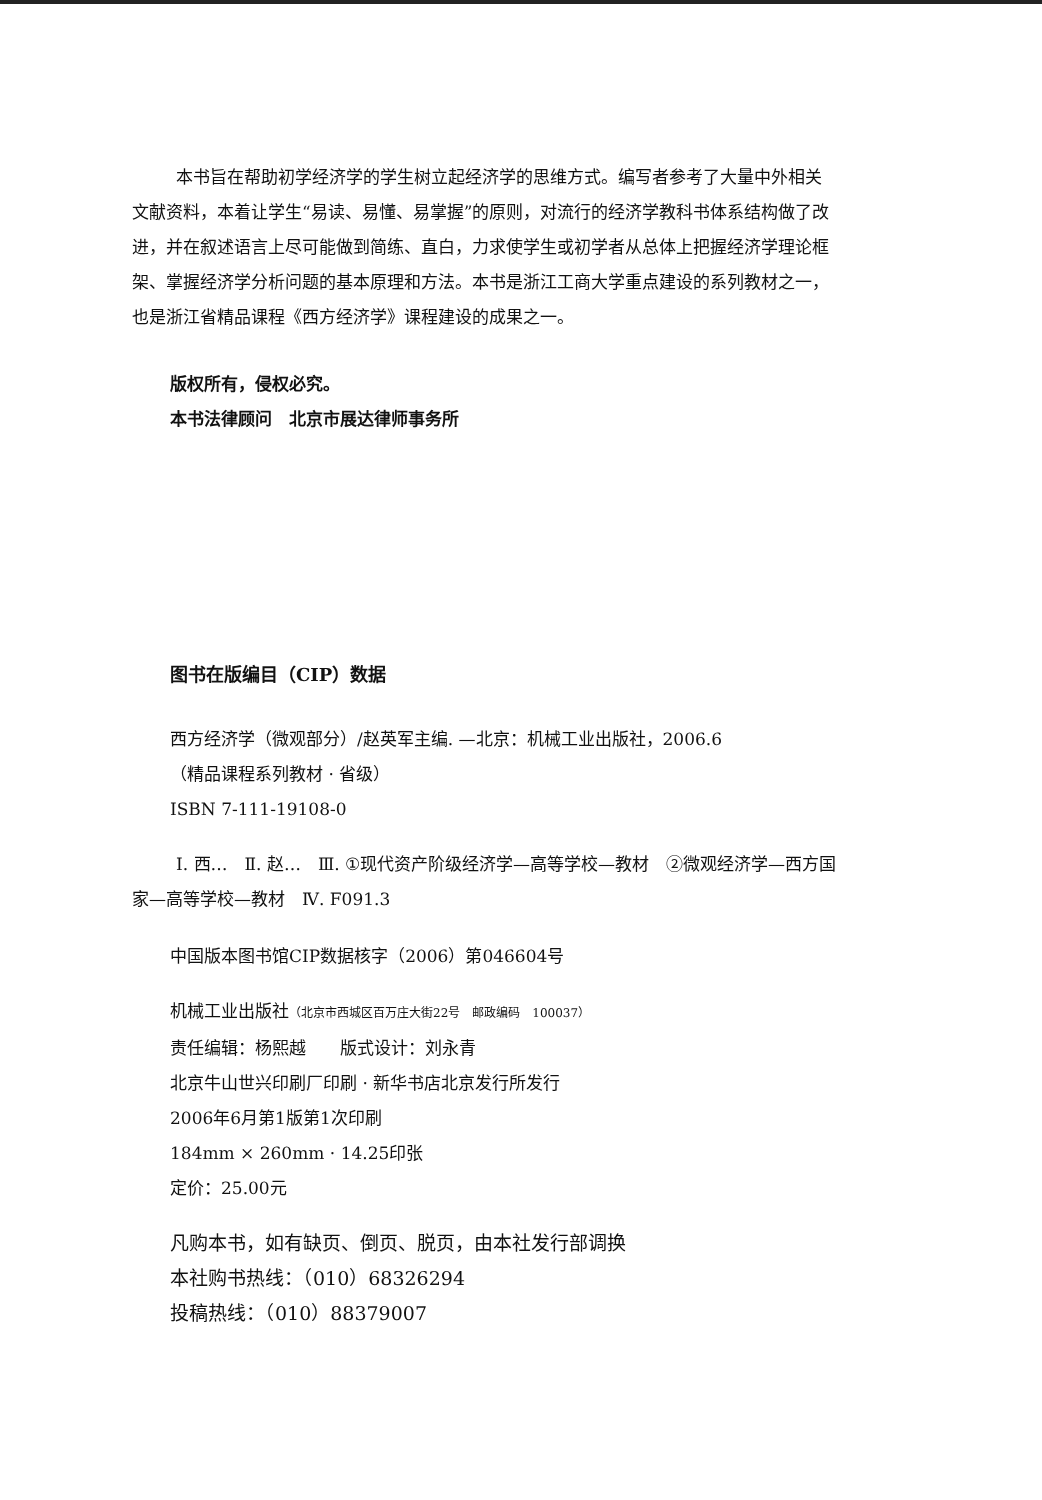本书旨在帮助初学经济学的学生树立起经济学的思维方式。编写者参考了大量中外相关文献资料，本着让学生“易读、易懂、易掌握”的原则，对流行的经济学教科书体系结构做了改进，并在叙述语言上尽可能做到简练、直白，力求使学生或初学者从总体上把握经济学理论框架、掌握经济学分析问题的基本原理和方法。本书是浙江工商大学重点建设的系列教材之一，也是浙江省精品课程《西方经济学》课程建设的成果之一。
版权所有，侵权必究。
本书法律顾问　北京市展达律师事务所
图书在版编目（CIP）数据
西方经济学（微观部分）/赵英军主编. —北京：机械工业出版社，2006.6
（精品课程系列教材 · 省级）
ISBN 7-111-19108-0
Ⅰ. 西…　Ⅱ. 赵…　Ⅲ. ①现代资产阶级经济学—高等学校—教材　②微观经济学—西方国家—高等学校—教材　Ⅳ. F091.3
中国版本图书馆CIP数据核字（2006）第046604号
机械工业出版社（北京市西城区百万庄大街22号　邮政编码　100037）
责任编辑：杨熙越　　版式设计：刘永青
北京牛山世兴印刷厂印刷 · 新华书店北京发行所发行
2006年6月第1版第1次印刷
184mm × 260mm · 14.25印张
定价：25.00元
凡购本书，如有缺页、倒页、脱页，由本社发行部调换
本社购书热线：（010）68326294
投稿热线：（010）88379007